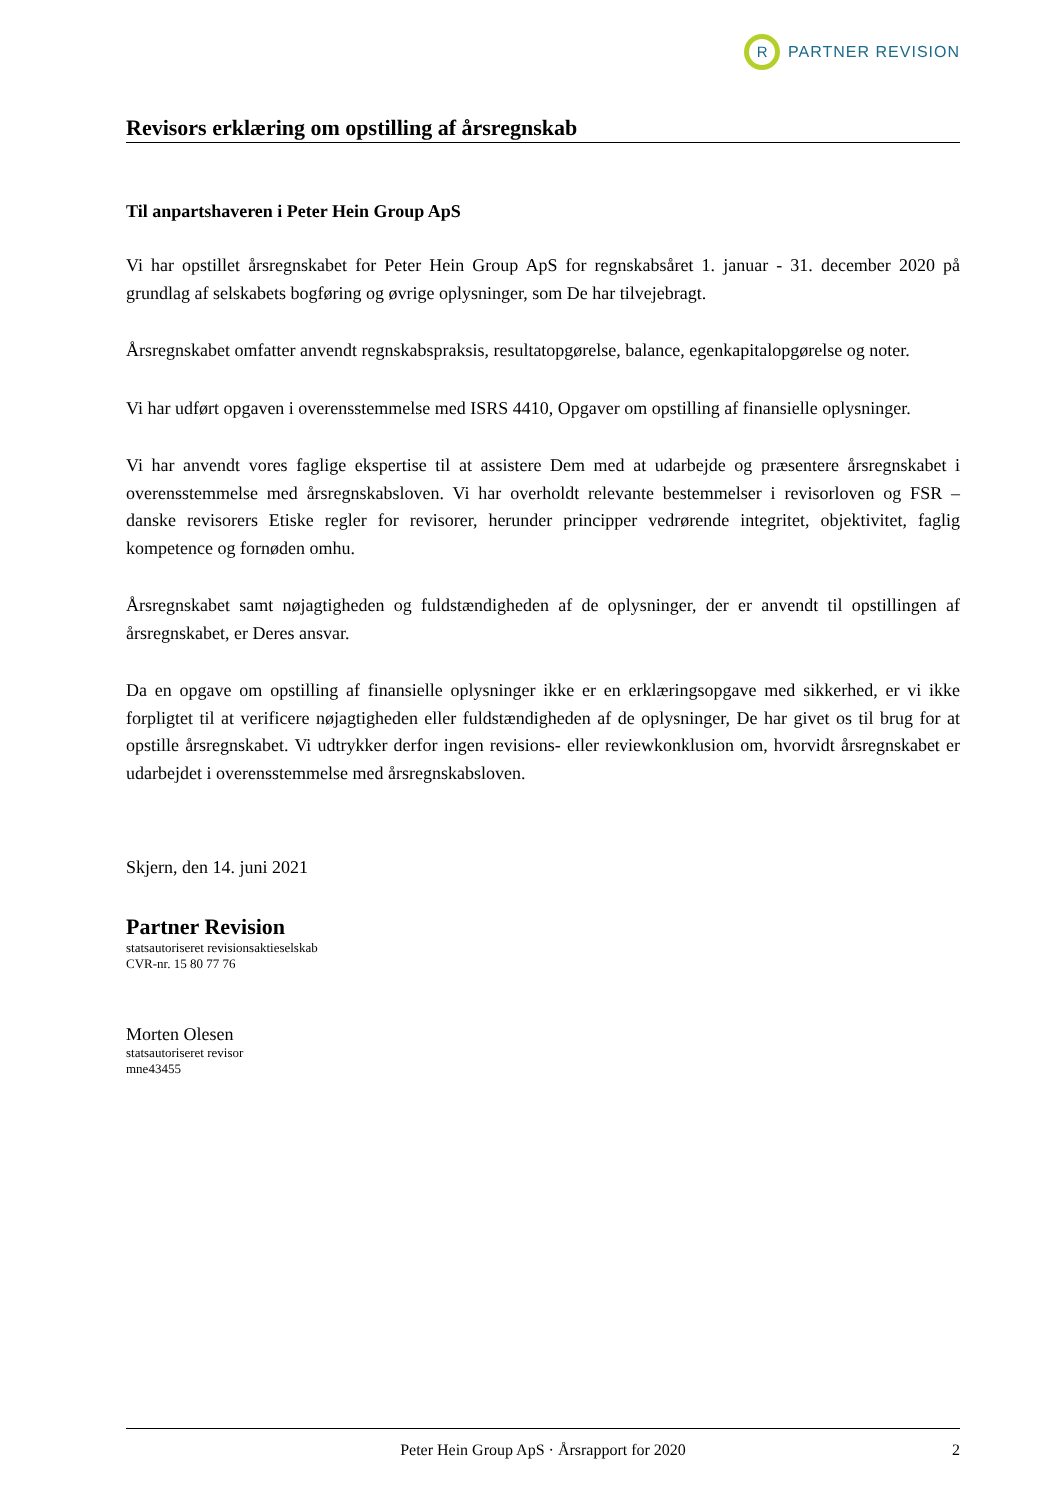R
PARTNER REVISION
Revisors erklæring om opstilling af årsregnskab
Til anpartshaveren i Peter Hein Group ApS
Vi har opstillet årsregnskabet for Peter Hein Group ApS for regnskabsåret 1. januar - 31. december 2020 på grundlag af selskabets bogføring og øvrige oplysninger, som De har tilvejebragt.
Årsregnskabet omfatter anvendt regnskabspraksis, resultatopgørelse, balance, egenkapitalopgørelse og noter.
Vi har udført opgaven i overensstemmelse med ISRS 4410, Opgaver om opstilling af finansielle oplysninger.
Vi har anvendt vores faglige ekspertise til at assistere Dem med at udarbejde og præsentere årsregnskabet i overensstemmelse med årsregnskabsloven. Vi har overholdt relevante bestemmelser i revisorloven og FSR – danske revisorers Etiske regler for revisorer, herunder principper vedrørende integritet, objektivitet, faglig kompetence og fornøden omhu.
Årsregnskabet samt nøjagtigheden og fuldstændigheden af de oplysninger, der er anvendt til opstillingen af årsregnskabet, er Deres ansvar.
Da en opgave om opstilling af finansielle oplysninger ikke er en erklæringsopgave med sikkerhed, er vi ikke forpligtet til at verificere nøjagtigheden eller fuldstændigheden af de oplysninger, De har givet os til brug for at opstille årsregnskabet. Vi udtrykker derfor ingen revisions- eller reviewkonklusion om, hvorvidt årsregnskabet er udarbejdet i overensstemmelse med årsregnskabsloven.
Skjern, den 14. juni 2021
Partner Revision
statsautoriseret revisionsaktieselskab
CVR-nr. 15 80 77 76
Morten Olesen
statsautoriseret revisor
mne43455
Peter Hein Group ApS · Årsrapport for 2020 2